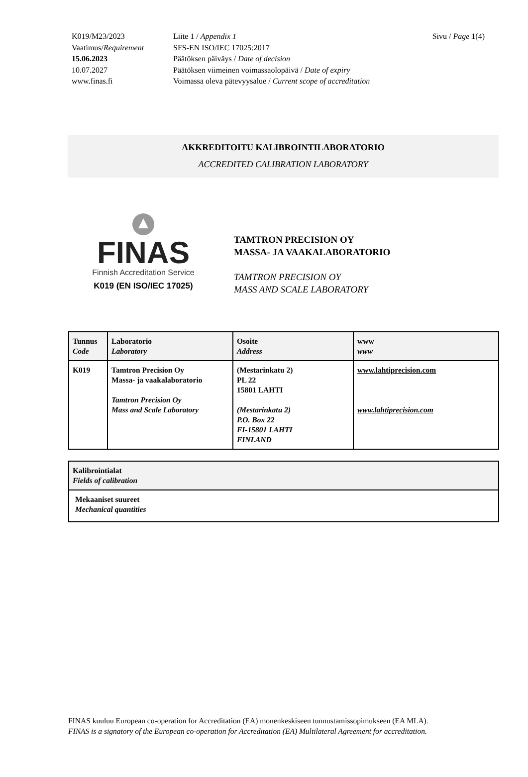| K019/M23/2023 | Liite 1 / Appendix 1 |
| Vaatimus/ Requirement | SFS-EN ISO/IEC 17025:2017 |
| 15.06.2023 | Päätöksen päiväys / Date of decision |
| 10.07.2027 | Päätöksen viimeinen voimassaolopäivä / Date of expiry |
| www.finas.fi | Voimassa oleva pätevyysalue / Current scope of accreditation |
Sivu / Page 1(4)
AKKREDITOITU KALIBROINTILABORATORIO
ACCREDITED CALIBRATION LABORATORY
FINAS
Finnish Accreditation Service
K019 (EN ISO/IEC 17025)
TAMTRON PRECISION OY
MASSA- JA VAAKALABORATORIO
TAMTRON PRECISION OY
MASS AND SCALE LABORATORY
| Tunnus Code | Laboratorio Laboratory | Osoite Address | www www |
| --- | --- | --- | --- |
| K019 | Tamtron Precision Oy Massa- ja vaakalaboratorio Tamtron Precision Oy Mass and Scale Laboratory | (Mestarinkatu 2) PL 22 15801 LAHTI (Mestarinkatu 2) P.O. Box 22 FI-15801 LAHTI FINLAND | www.lahtiprecision.com www.lahtiprecision.com |
| Kalibrointialat Fields of calibration |
| --- |
| Mekaaniset suureet Mechanical quantities |
FINAS kuuluu European co-operation for Accreditation (EA) monenkeskiseen tunnustamissopimukseen (EA MLA).
FINAS is a signatory of the European co-operation for Accreditation (EA) Multilateral Agreement for accreditation.